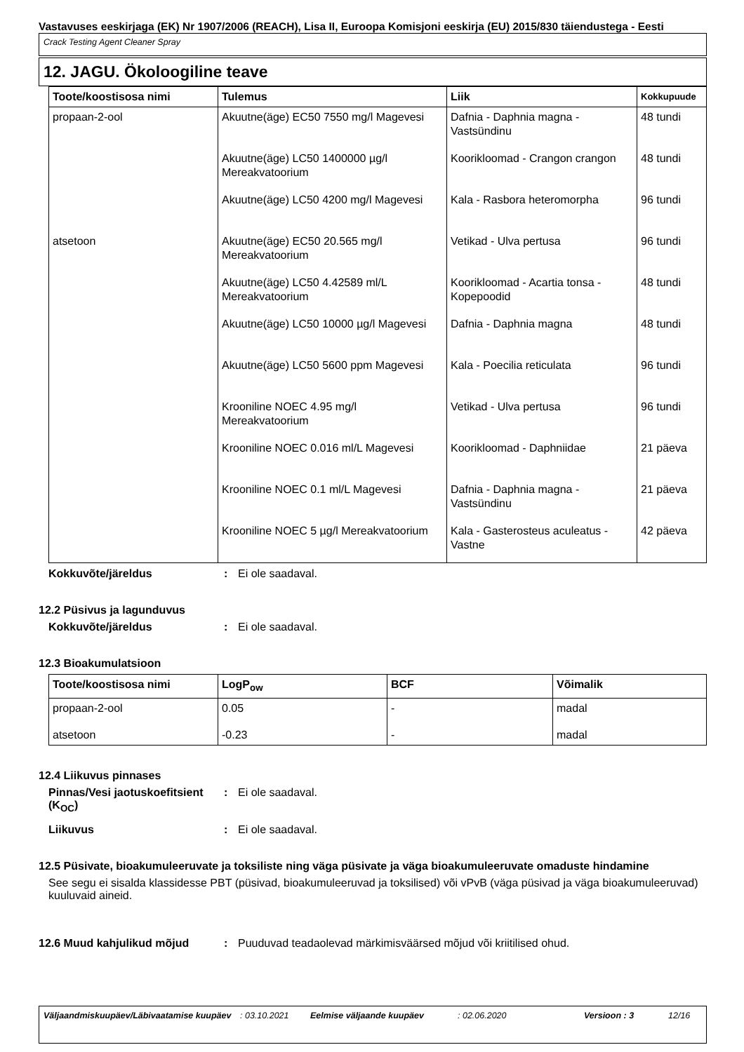Vastavuses eeskirjaga (EK) Nr 1907/2006 (REACH), Lisa II, Euroopa Komisjoni eeskirja (EU) 2015/830 täiendustega - Eesti
Crack Testing Agent Cleaner Spray
12. JAGU. Ökoloogiline teave
| Toote/koostisosa nimi | Tulemus | Liik | Kokkupuude |
| --- | --- | --- | --- |
| propaan-2-ool | Akuutne(äge) EC50 7550 mg/l Magevesi | Dafnia - Daphnia magna - Vastsündinu | 48 tundi |
| | Akuutne(äge) LC50 1400000 µg/l Mereakvatoorium | Koorikloomad - Crangon crangon | 48 tundi |
| | Akuutne(äge) LC50 4200 mg/l Magevesi | Kala - Rasbora heteromorpha | 96 tundi |
| atsetoon | Akuutne(äge) EC50 20.565 mg/l Mereakvatoorium | Vetikad - Ulva pertusa | 96 tundi |
| | Akuutne(äge) LC50 4.42589 ml/L Mereakvatoorium | Koorikloomad - Acartia tonsa - Kopepoodid | 48 tundi |
| | Akuutne(äge) LC50 10000 µg/l Magevesi | Dafnia - Daphnia magna | 48 tundi |
| | Akuutne(äge) LC50 5600 ppm Magevesi | Kala - Poecilia reticulata | 96 tundi |
| | Krooniline NOEC 4.95 mg/l Mereakvatoorium | Vetikad - Ulva pertusa | 96 tundi |
| | Krooniline NOEC 0.016 ml/L Magevesi | Koorikloomad - Daphniidae | 21 päeva |
| | Krooniline NOEC 0.1 ml/L Magevesi | Dafnia - Daphnia magna - Vastsündinu | 21 päeva |
| | Krooniline NOEC 5 µg/l Mereakvatoorium | Kala - Gasterosteus aculeatus - Vastne | 42 päeva |
Kokkuvõte/järeldus : Ei ole saadaval.
12.2 Püsivus ja lagunduvus
Kokkuvõte/järeldus : Ei ole saadaval.
12.3 Bioakumulatsioon
| Toote/koostisosa nimi | LogP<sub>ow</sub> | BCF | Võimalik |
| --- | --- | --- | --- |
| propaan-2-ool | 0.05 | - | madal |
| atsetoon | -0.23 | - | madal |
12.4 Liikuvus pinnases
Pinnas/Vesi jaotuskoefitsient (K<sub>OC</sub>)
: Ei ole saadaval.
Liikuvus : Ei ole saadaval.
12.5 Püsivate, bioakumuleeruvate ja toksiliste ning väga püsivate ja väga bioakumuleeruvate omaduste hindamine
See segu ei sisalda klassidesse PBT (püsivad, bioakumuleeruvad ja toksilised) või vPvB (väga püsivad ja väga bioakumuleeruvad) kuuluvaid aineid.
12.6 Muud kahjulikud mõjud : Puuduvad teadaolevad märkimisväärsed mõjud või kriitilised ohud.
Väljaandmiskuupäev/Läbivaatamise kuupäev
: 03.10.2021 Eelmise väljaande kuupäev : 02.06.2020 Versioon : 3 12/16